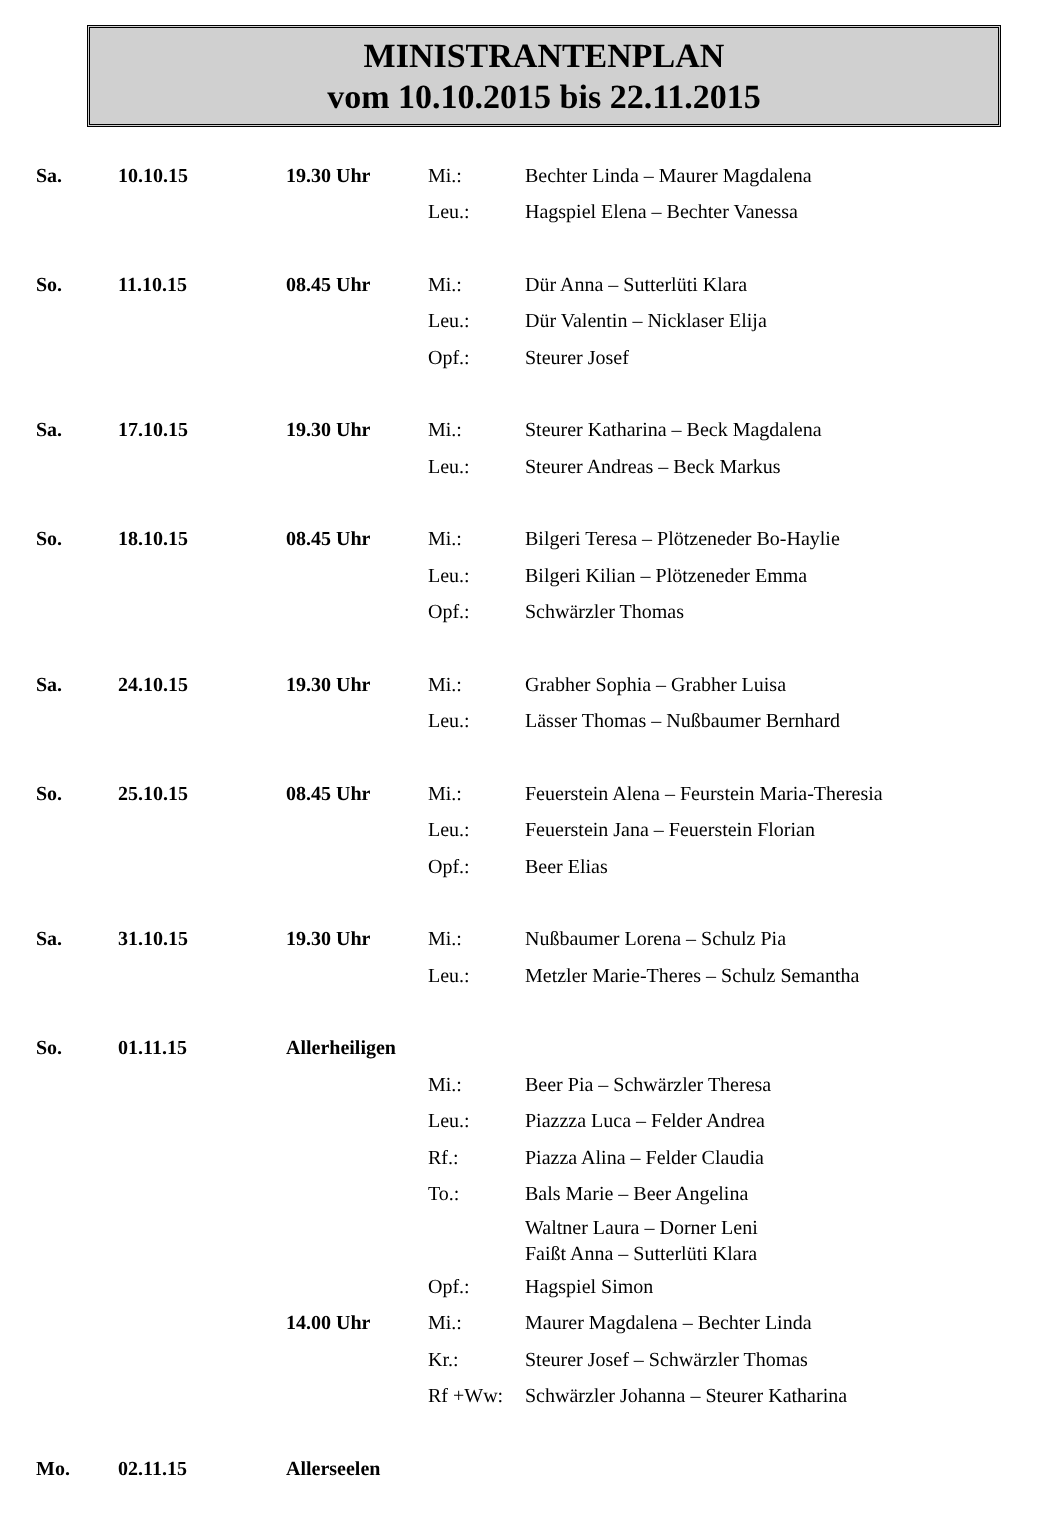MINISTRANTENPLAN
vom 10.10.2015 bis 22.11.2015
| Sa. | 10.10.15 | 19.30 Uhr | Mi.: | Bechter Linda – Maurer Magdalena |
| | | | Leu.: | Hagspiel Elena – Bechter Vanessa |
| So. | 11.10.15 | 08.45 Uhr | Mi.: | Dür Anna – Sutterlüti Klara |
| | | | Leu.: | Dür Valentin – Nicklaser Elija |
| | | | Opf.: | Steurer Josef |
| Sa. | 17.10.15 | 19.30 Uhr | Mi.: | Steurer Katharina – Beck Magdalena |
| | | | Leu.: | Steurer Andreas – Beck Markus |
| So. | 18.10.15 | 08.45 Uhr | Mi.: | Bilgeri Teresa – Plötzeneder Bo-Haylie |
| | | | Leu.: | Bilgeri Kilian – Plötzeneder Emma |
| | | | Opf.: | Schwärzler Thomas |
| Sa. | 24.10.15 | 19.30 Uhr | Mi.: | Grabher Sophia – Grabher Luisa |
| | | | Leu.: | Lässer Thomas – Nußbaumer Bernhard |
| So. | 25.10.15 | 08.45 Uhr | Mi.: | Feuerstein Alena – Feurstein Maria-Theresia |
| | | | Leu.: | Feuerstein Jana – Feuerstein Florian |
| | | | Opf.: | Beer Elias |
| Sa. | 31.10.15 | 19.30 Uhr | Mi.: | Nußbaumer Lorena – Schulz Pia |
| | | | Leu.: | Metzler Marie-Theres – Schulz Semantha |
| So. | 01.11.15 | Allerheiligen | | |
| | | | Mi.: | Beer Pia – Schwärzler Theresa |
| | | | Leu.: | Piazzza Luca – Felder Andrea |
| | | | Rf.: | Piazza Alina – Felder Claudia |
| | | | To.: | Bals Marie – Beer Angelina |
| | | | | Waltner Laura – Dorner Leni Faißt Anna – Sutterlüti Klara |
| | | | Opf.: | Hagspiel Simon |
| | | 14.00 Uhr | Mi.: | Maurer Magdalena – Bechter Linda |
| | | | Kr.: | Steurer Josef – Schwärzler Thomas |
| | | | Rf +Ww: | Schwärzler Johanna – Steurer Katharina |
| Mo. | 02.11.15 | Allerseelen | | |